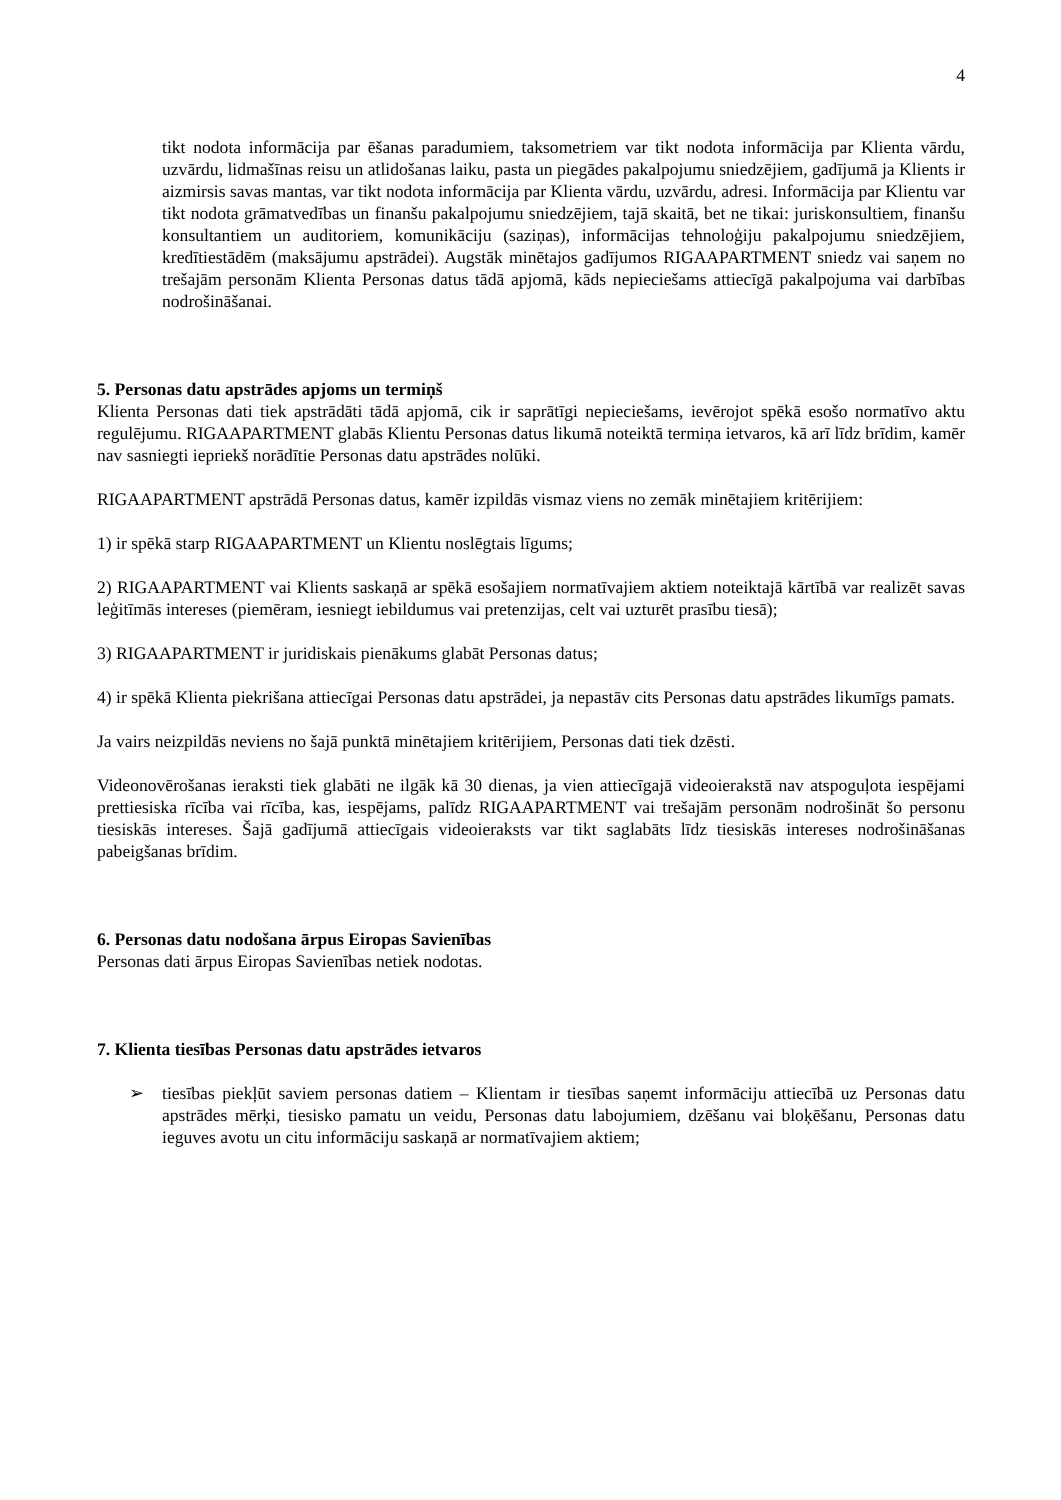4
tikt nodota informācija par ēšanas paradumiem, taksometriem var tikt nodota informācija par Klienta vārdu, uzvārdu, lidmašīnas reisu un atlidošanas laiku, pasta un piegādes pakalpojumu sniedzējiem, gadījumā ja Klients ir aizmirsis savas mantas, var tikt nodota informācija par Klienta vārdu, uzvārdu, adresi. Informācija par Klientu var tikt nodota grāmatvedības un finanšu pakalpojumu sniedzējiem, tajā skaitā, bet ne tikai: juriskonsultiem, finanšu konsultantiem un auditoriem, komunikāciju (saziņas), informācijas tehnoloģiju pakalpojumu sniedzējiem, kredītiestādēm (maksājumu apstrādei). Augstāk minētajos gadījumos RIGAAPARTMENT sniedz vai saņem no trešajām personām Klienta Personas datus tādā apjomā, kāds nepieciešams attiecīgā pakalpojuma vai darbības nodrošināšanai.
5. Personas datu apstrādes apjoms un termiņš
Klienta Personas dati tiek apstrādāti tādā apjomā, cik ir saprātīgi nepieciešams, ievērojot spēkā esošo normatīvo aktu regulējumu. RIGAAPARTMENT glabās Klientu Personas datus likumā noteiktā termiņa ietvaros, kā arī līdz brīdim, kamēr nav sasniegti iepriekš norādītie Personas datu apstrādes nolūki.
RIGAAPARTMENT apstrādā Personas datus, kamēr izpildās vismaz viens no zemāk minētajiem kritērijiem:
1) ir spēkā starp RIGAAPARTMENT un Klientu noslēgtais līgums;
2) RIGAAPARTMENT vai Klients saskaņā ar spēkā esošajiem normatīvajiem aktiem noteiktajā kārtībā var realizēt savas leģitīmās intereses (piemēram, iesniegt iebildumus vai pretenzijas, celt vai uzturēt prasību tiesā);
3) RIGAAPARTMENT ir juridiskais pienākums glabāt Personas datus;
4) ir spēkā Klienta piekrišana attiecīgai Personas datu apstrādei, ja nepastāv cits Personas datu apstrādes likumīgs pamats.
Ja vairs neizpildās neviens no šajā punktā minētajiem kritērijiem, Personas dati tiek dzēsti.
Videonovērošanas ieraksti tiek glabāti ne ilgāk kā 30 dienas, ja vien attiecīgajā videoierakstā nav atspoguļota iespējami prettiesiska rīcība vai rīcība, kas, iespējams, palīdz RIGAAPARTMENT vai trešajām personām nodrošināt šo personu tiesiskās intereses. Šajā gadījumā attiecīgais videoieraksts var tikt saglabāts līdz tiesiskās intereses nodrošināšanas pabeigšanas brīdim.
6. Personas datu nodošana ārpus Eiropas Savienības
Personas dati ārpus Eiropas Savienības netiek nodotas.
7. Klienta tiesības Personas datu apstrādes ietvaros
➢ tiesības piekļūt saviem personas datiem – Klientam ir tiesības saņemt informāciju attiecībā uz Personas datu apstrādes mērķi, tiesisko pamatu un veidu, Personas datu labojumiem, dzēšanu vai bloķēšanu, Personas datu ieguves avotu un citu informāciju saskaņā ar normatīvajiem aktiem;